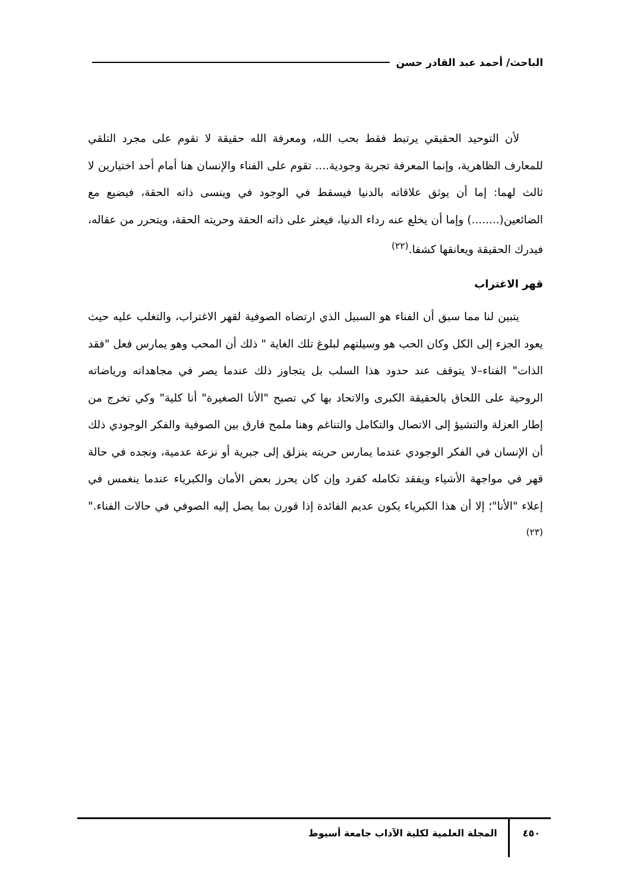الباحث/ أحمد عبد القادر حسن
لأن التوحيد الحقيقي يرتبط فقط بحب الله، ومعرفة الله حقيقة لا تقوم على مجرد التلقي للمعارف الظاهرية، وإنما المعرفة تجربة وجودية.... تقوم على الفناء والإنسان هنا أمام أحد اختيارين لا ثالث لهما: إما أن يوثق علاقاته بالدنيا فيسقط في الوجود في وينسى ذاته الحقة، فيضيع مع الضائعين(........) وإما أن يخلع عنه رداء الدنيا، فيعثر على ذاته الحقة وحريته الحقة، ويتحرر من عقاله، فيدرك الحقيقة ويعانقها كشفا.<sup>(٢٢)</sup>
قهر الاغتراب
يتبين لنا مما سبق أن الفناء هو السبيل الذي ارتضاه الصوفية لقهر الاغتراب، والتغلب عليه حيث يعود الجزء إلى الكل وكان الحب هو وسيلتهم لبلوغ تلك الغاية " ذلك أن المحب وهو يمارس فعل "فقد الذات" الفناء–لا يتوقف عند حدود هذا السلب بل يتجاوز ذلك عندما يصر في مجاهداته ورياضاته الروحية على اللحاق بالحقيقة الكبرى والاتحاد بها كي تصبح "الأنا الصغيرة" أنا كلية" وكي تخرج من إطار العزلة والتشيؤ إلى الاتصال والتكامل والتناغم وهنا ملمح فارق بين الصوفية والفكر الوجودي ذلك أن الإنسان في الفكر الوجودي عندما يمارس حريته ينزلق إلى جبرية أو نزعة عدمية، ونجده في حالة قهر في مواجهة الأشياء ويفقد تكامله كفرد وإن كان يحرز بعض الأمان والكبرياء عندما ينغمس في إعلاء "الأنا"؛ إلا أن هذا الكبرياء يكون عديم الفائدة إذا قورن بما يصل إليه الصوفي في حالات الفناء."<sup>(٢٣)</sup>
٤٥٠ المجلة العلمية لكلية الآداب جامعة أسيوط